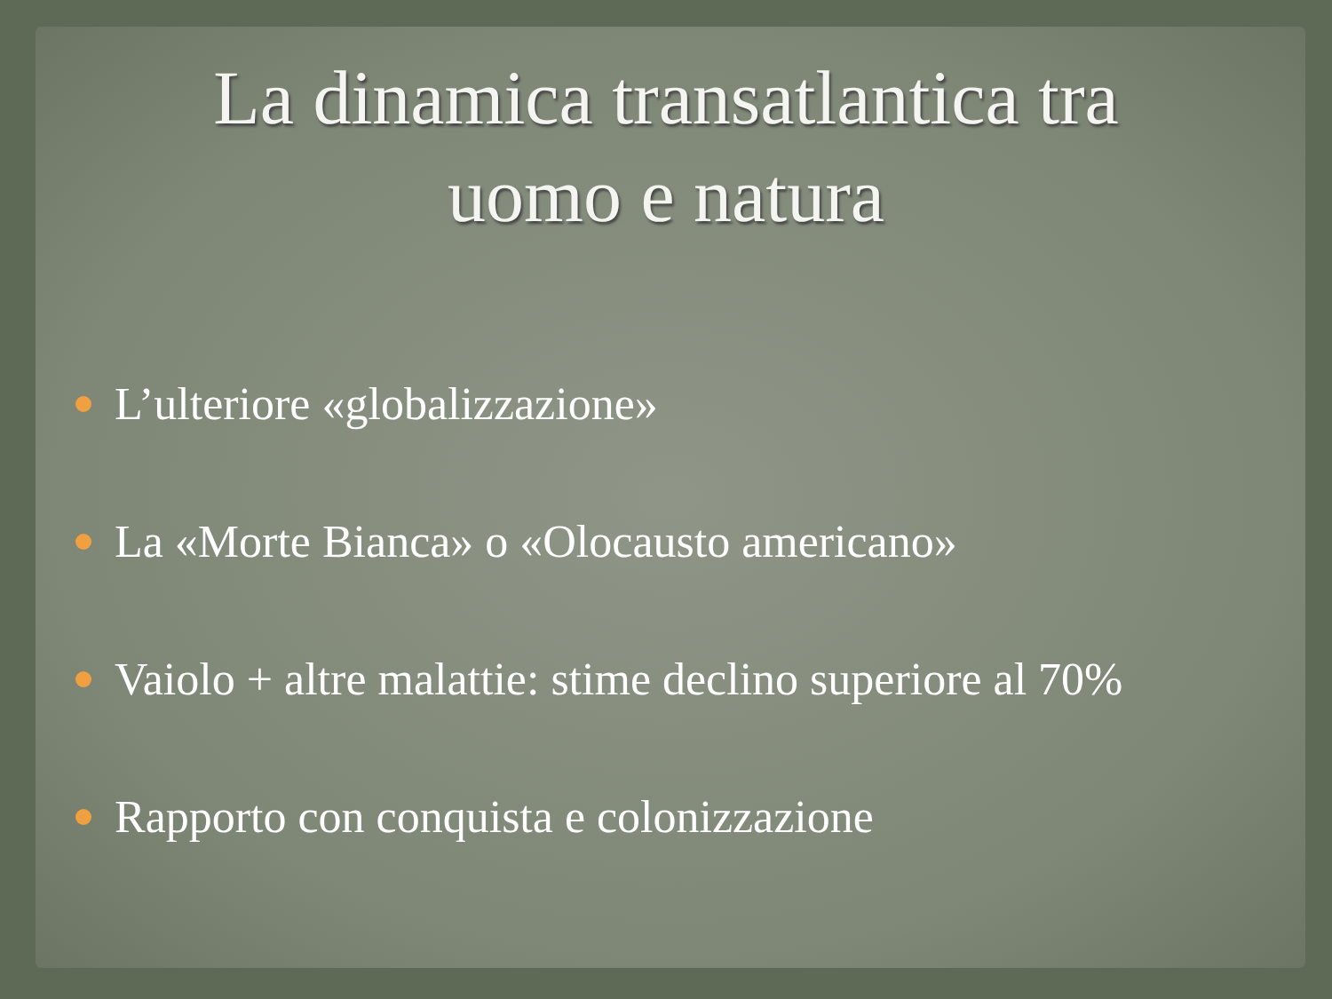La dinamica transatlantica tra uomo e natura
L’ulteriore «globalizzazione»
La «Morte Bianca» o «Olocausto americano»
Vaiolo + altre malattie: stime declino superiore al 70%
Rapporto con conquista e colonizzazione